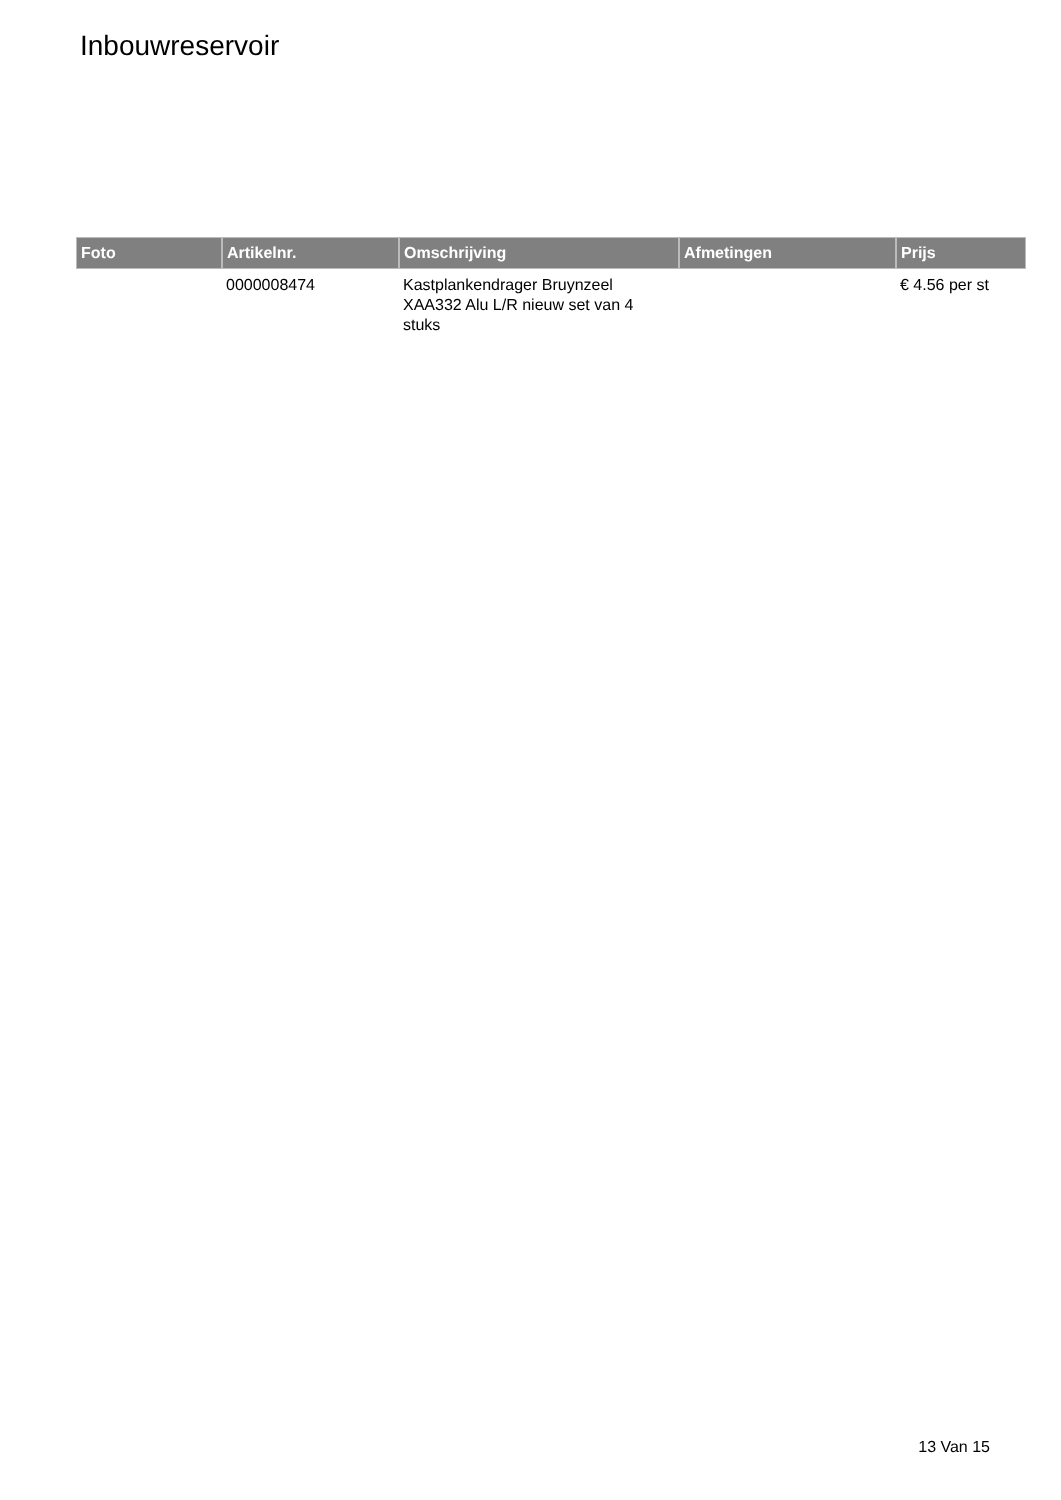Inbouwreservoir
| Foto | Artikelnr. | Omschrijving | Afmetingen | Prijs |
| --- | --- | --- | --- | --- |
| | 0000008474 | Kastplankendrager Bruynzeel XAA332 Alu L/R nieuw set van 4 stuks | | € 4.56 per st |
13 Van 15